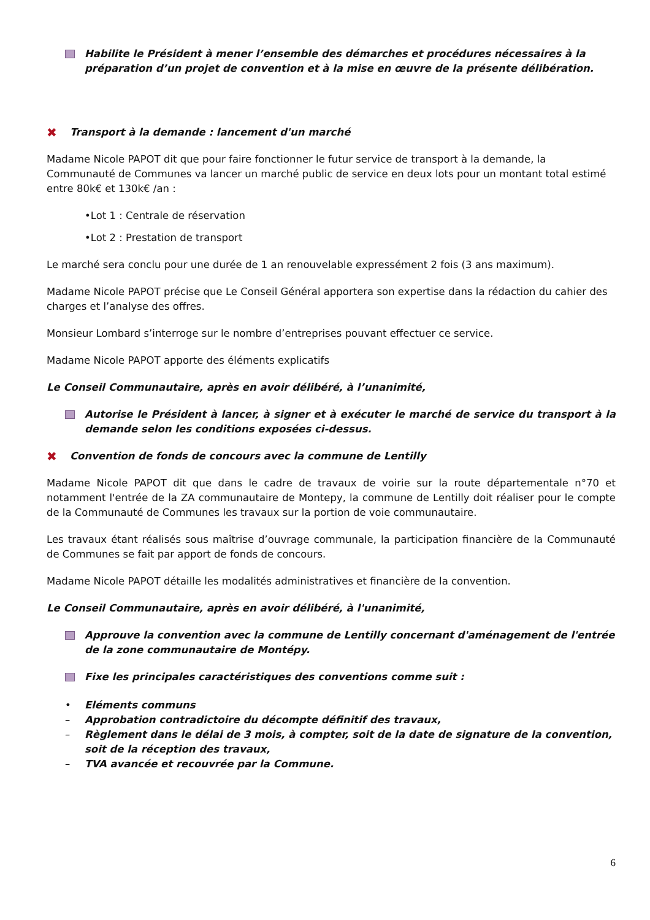Habilite le Président à mener l’ensemble des démarches et procédures nécessaires à la préparation d’un projet de convention et à la mise en œuvre de la présente délibération.
✖ Transport à la demande : lancement d'un marché
Madame Nicole PAPOT dit que pour faire fonctionner le futur service de transport à la demande, la Communauté de Communes va lancer un marché public de service en deux lots pour un montant total estimé entre 80k€ et 130k€ /an :
•Lot 1 : Centrale de réservation
•Lot 2 : Prestation de transport
Le marché sera conclu pour une durée de 1 an renouvelable expressément 2 fois (3 ans maximum).
Madame Nicole PAPOT précise que Le Conseil Général apportera son expertise dans la rédaction du cahier des charges et l’analyse des offres.
Monsieur Lombard s’interroge sur le nombre d’entreprises pouvant effectuer ce service.
Madame Nicole PAPOT apporte des éléments explicatifs
Le Conseil Communautaire, après en avoir délibéré, à l’unanimité,
Autorise le Président à lancer, à signer et à exécuter le marché de service du transport à la demande selon les conditions exposées ci-dessus.
✖ Convention de fonds de concours avec la commune de Lentilly
Madame Nicole PAPOT dit que dans le cadre de travaux de voirie sur la route départementale n°70 et notamment l'entrée de la ZA communautaire de Montepy, la commune de Lentilly doit réaliser pour le compte de la Communauté de Communes les travaux sur la portion de voie communautaire.
Les travaux étant réalisés sous maîtrise d’ouvrage communale, la participation financière de la Communauté de Communes se fait par apport de fonds de concours.
Madame Nicole PAPOT détaille les modalités administratives et financière de la convention.
Le Conseil Communautaire, après en avoir délibéré, à l'unanimité,
Approuve la convention avec la commune de Lentilly concernant d'aménagement de l'entrée de la zone communautaire de Montépy.
Fixe les principales caractéristiques des conventions comme suit :
• Eléments communs
– Approbation contradictoire du décompte définitif des travaux,
– Règlement dans le délai de 3 mois, à compter, soit de la date de signature de la convention, soit de la réception des travaux,
– TVA avancée et recouvrée par la Commune.
6